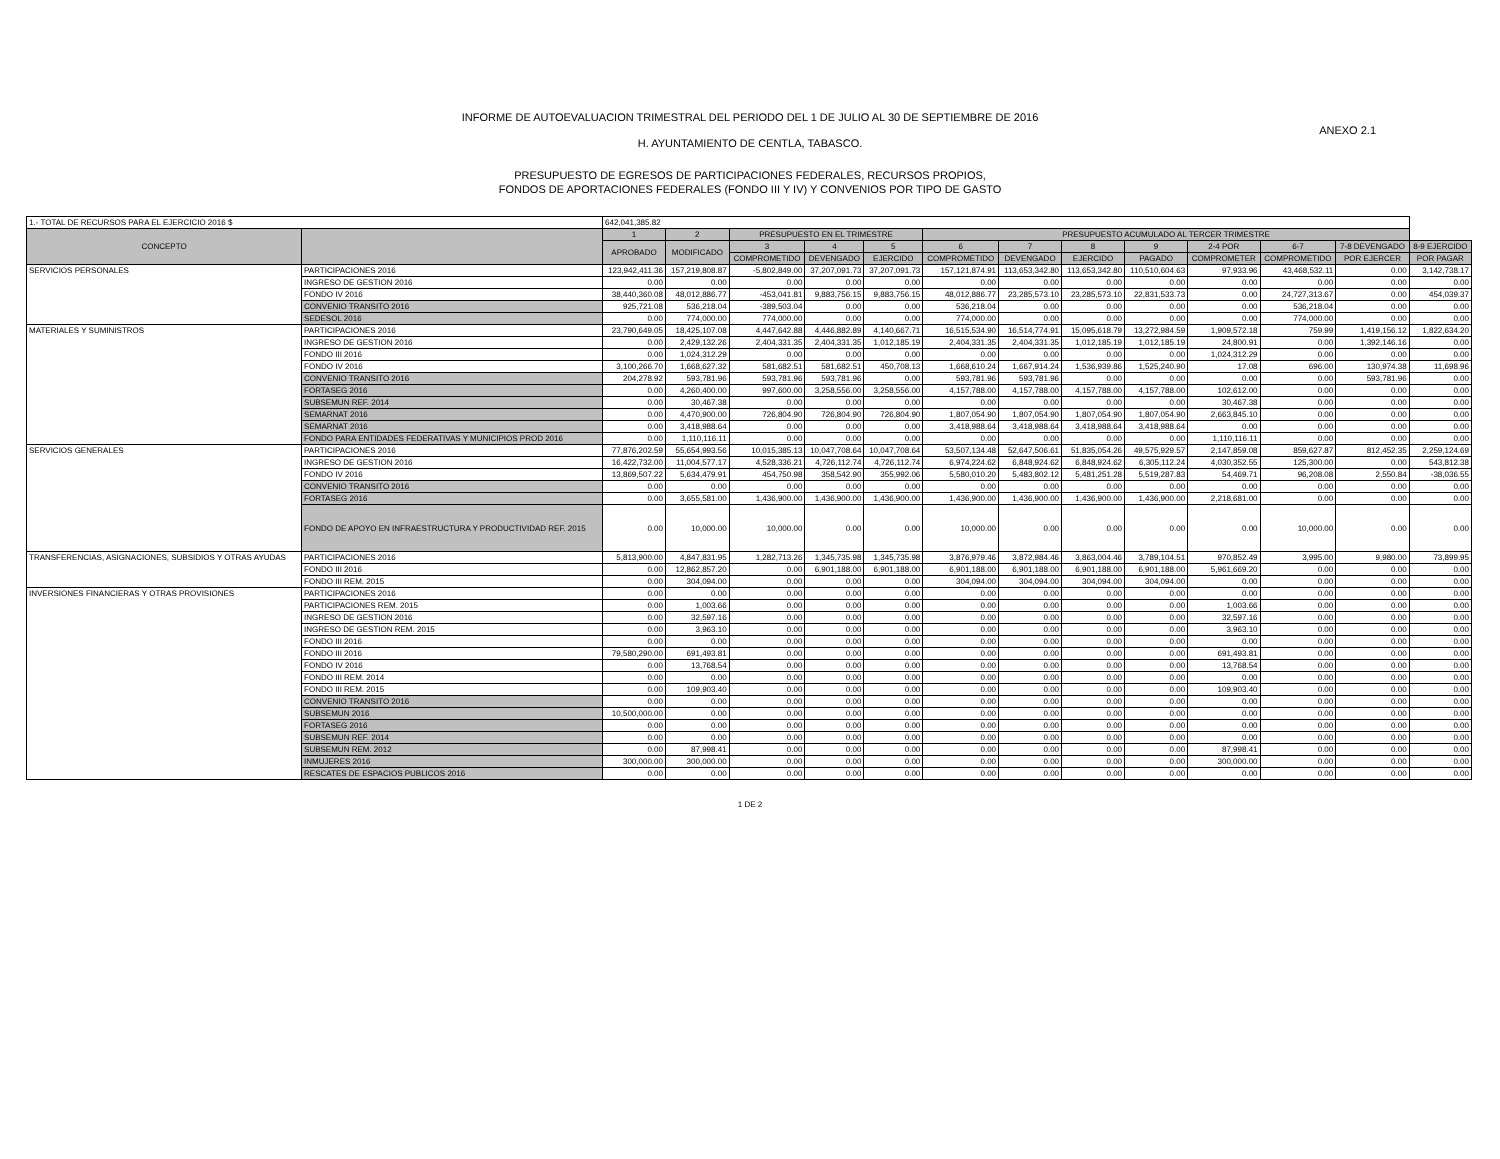INFORME DE AUTOEVALUACION TRIMESTRAL DEL PERIODO DEL 1 DE JULIO AL 30 DE SEPTIEMBRE DE 2016
ANEXO 2.1
H. AYUNTAMIENTO DE CENTLA, TABASCO.
PRESUPUESTO DE EGRESOS DE PARTICIPACIONES FEDERALES, RECURSOS PROPIOS,
FONDOS DE APORTACIONES FEDERALES (FONDO III Y IV) Y CONVENIOS POR TIPO DE GASTO
| 1.- TOTAL DE RECURSOS PARA EL EJERCICIO 2016 $ | | 642,041,385.82 | | | | | | | | | | | | |
| CONCEPTO | | 1 | 2 | PRESUPUESTO EN EL TRIMESTRE | | | PRESUPUESTO ACUMULADO AL TERCER TRIMESTRE | | | | | | | |
| | | APROBADO | MODIFICADO | 3 | 4 | 5 | 6 | 7 | 8 | 9 | 2-4 POR | 6-7 | 7-8 DEVENGADO | 8-9 EJERCIDO |
| | | | | COMPROMETIDO | DEVENGADO | EJERCIDO | COMPROMETIDO | DEVENGADO | EJERCIDO | PAGADO | COMPROMETER | COMPROMETIDO | POR EJERCER | POR PAGAR |
| SERVICIOS PERSONALES | PARTICIPACIONES 2016 | 123,942,411.36 | 157,219,808.87 | -5,802,849.00 | 37,207,091.73 | 37,207,091.73 | 157,121,874.91 | 113,653,342.80 | 113,653,342.80 | 110,510,604.63 | 97,933.96 | 43,468,532.11 | 0.00 | 3,142,738.17 |
| | INGRESO DE GESTION 2016 | 0.00 | 0.00 | 0.00 | 0.00 | 0.00 | 0.00 | 0.00 | 0.00 | 0.00 | 0.00 | 0.00 | 0.00 | 0.00 |
| | FONDO IV 2016 | 38,440,360.08 | 48,012,886.77 | -453,041.81 | 9,883,756.15 | 9,883,756.15 | 48,012,886.77 | 23,285,573.10 | 23,285,573.10 | 22,831,533.73 | 0.00 | 24,727,313.67 | 0.00 | 454,039.37 |
| | CONVENIO TRANSITO 2016 | 925,721.08 | 536,218.04 | -389,503.04 | 0.00 | 0.00 | 536,218.04 | 0.00 | 0.00 | 0.00 | 0.00 | 536,218.04 | 0.00 | 0.00 |
| | SEDESOL 2016 | 0.00 | 774,000.00 | 774,000.00 | 0.00 | 0.00 | 774,000.00 | 0.00 | 0.00 | 0.00 | 0.00 | 774,000.00 | 0.00 | 0.00 |
| MATERIALES Y SUMINISTROS | PARTICIPACIONES 2016 | 23,790,649.05 | 18,425,107.08 | 4,447,642.88 | 4,446,882.89 | 4,140,667.71 | 16,515,534.90 | 16,514,774.91 | 15,095,618.79 | 13,272,984.59 | 1,909,572.18 | 759.99 | 1,419,156.12 | 1,822,634.20 |
| | INGRESO DE GESTION 2016 | 0.00 | 2,429,132.26 | 2,404,331.35 | 2,404,331.35 | 1,012,185.19 | 2,404,331.35 | 2,404,331.35 | 1,012,185.19 | 1,012,185.19 | 24,800.91 | 0.00 | 1,392,146.16 | 0.00 |
| | FONDO III 2016 | 0.00 | 1,024,312.29 | 0.00 | 0.00 | 0.00 | 0.00 | 0.00 | 0.00 | 0.00 | 1,024,312.29 | 0.00 | 0.00 | 0.00 |
| | FONDO IV 2016 | 3,100,266.70 | 1,668,627.32 | 581,682.51 | 581,682.51 | 450,708.13 | 1,668,610.24 | 1,667,914.24 | 1,536,939.86 | 1,525,240.90 | 17.08 | 696.00 | 130,974.38 | 11,698.96 |
| | CONVENIO TRANSITO 2016 | 204,278.92 | 593,781.96 | 593,781.96 | 593,781.96 | 0.00 | 593,781.96 | 593,781.96 | 0.00 | 0.00 | 0.00 | 0.00 | 593,781.96 | 0.00 |
| | FORTASEG 2016 | 0.00 | 4,260,400.00 | 997,600.00 | 3,258,556.00 | 3,258,556.00 | 4,157,788.00 | 4,157,788.00 | 4,157,788.00 | 4,157,788.00 | 102,612.00 | 0.00 | 0.00 | 0.00 |
| | SUBSEMUN REF. 2014 | 0.00 | 30,467.38 | 0.00 | 0.00 | 0.00 | 0.00 | 0.00 | 0.00 | 0.00 | 30,467.38 | 0.00 | 0.00 | 0.00 |
| | SEMARNAT 2016 | 0.00 | 4,470,900.00 | 726,804.90 | 726,804.90 | 726,804.90 | 1,807,054.90 | 1,807,054.90 | 1,807,054.90 | 1,807,054.90 | 2,663,845.10 | 0.00 | 0.00 | 0.00 |
| | SEMARNAT 2016 | 0.00 | 3,418,988.64 | 0.00 | 0.00 | 0.00 | 3,418,988.64 | 3,418,988.64 | 3,418,988.64 | 3,418,988.64 | 0.00 | 0.00 | 0.00 | 0.00 |
| | FONDO PARA ENTIDADES FEDERATIVAS Y MUNICIPIOS PROD 2016 | 0.00 | 1,110,116.11 | 0.00 | 0.00 | 0.00 | 0.00 | 0.00 | 0.00 | 0.00 | 1,110,116.11 | 0.00 | 0.00 | 0.00 |
| SERVICIOS GENERALES | PARTICIPACIONES 2016 | 77,876,202.59 | 55,654,993.56 | 10,015,385.13 | 10,047,708.64 | 10,047,708.64 | 53,507,134.48 | 52,647,506.61 | 51,835,054.26 | 49,575,929.57 | 2,147,859.08 | 859,627.87 | 812,452.35 | 2,259,124.69 |
| | INGRESO DE GESTION 2016 | 16,422,732.00 | 11,004,577.17 | 4,528,336.21 | 4,726,112.74 | 4,726,112.74 | 6,974,224.62 | 6,848,924.62 | 6,848,924.62 | 6,305,112.24 | 4,030,352.55 | 125,300.00 | 0.00 | 543,812.38 |
| | FONDO IV 2016 | 13,869,507.22 | 5,634,479.91 | 454,750.98 | 358,542.90 | 355,992.06 | 5,580,010.20 | 5,483,802.12 | 5,481,251.28 | 5,519,287.83 | 54,469.71 | 96,208.08 | 2,550.84 | -38,036.55 |
| | CONVENIO TRANSITO 2016 | 0.00 | 0.00 | 0.00 | 0.00 | 0.00 | 0.00 | 0.00 | 0.00 | 0.00 | 0.00 | 0.00 | 0.00 | 0.00 |
| | FORTASEG 2016 | 0.00 | 3,655,581.00 | 1,436,900.00 | 1,436,900.00 | 1,436,900.00 | 1,436,900.00 | 1,436,900.00 | 1,436,900.00 | 1,436,900.00 | 2,218,681.00 | 0.00 | 0.00 | 0.00 |
| | FONDO DE APOYO EN INFRAESTRUCTURA Y PRODUCTIVIDAD REF. 2015 | 0.00 | 10,000.00 | 10,000.00 | 0.00 | 0.00 | 10,000.00 | 0.00 | 0.00 | 0.00 | 0.00 | 10,000.00 | 0.00 | 0.00 |
| TRANSFERENCIAS, ASIGNACIONES, SUBSIDIOS Y OTRAS AYUDAS | PARTICIPACIONES 2016 | 5,813,900.00 | 4,847,831.95 | 1,282,713.26 | 1,345,735.98 | 1,345,735.98 | 3,876,979.46 | 3,872,984.46 | 3,863,004.46 | 3,789,104.51 | 970,852.49 | 3,995.00 | 9,980.00 | 73,899.95 |
| | FONDO III 2016 | 0.00 | 12,862,857.20 | 0.00 | 6,901,188.00 | 6,901,188.00 | 6,901,188.00 | 6,901,188.00 | 6,901,188.00 | 6,901,188.00 | 5,961,669.20 | 0.00 | 0.00 | 0.00 |
| | FONDO III REM. 2015 | 0.00 | 304,094.00 | 0.00 | 0.00 | 0.00 | 304,094.00 | 304,094.00 | 304,094.00 | 304,094.00 | 0.00 | 0.00 | 0.00 | 0.00 |
| INVERSIONES FINANCIERAS Y OTRAS PROVISIONES | PARTICIPACIONES 2016 | 0.00 | 0.00 | 0.00 | 0.00 | 0.00 | 0.00 | 0.00 | 0.00 | 0.00 | 0.00 | 0.00 | 0.00 | 0.00 |
| | PARTICIPACIONES REM. 2015 | 0.00 | 1,003.66 | 0.00 | 0.00 | 0.00 | 0.00 | 0.00 | 0.00 | 0.00 | 1,003.66 | 0.00 | 0.00 | 0.00 |
| | INGRESO DE GESTION 2016 | 0.00 | 32,597.16 | 0.00 | 0.00 | 0.00 | 0.00 | 0.00 | 0.00 | 0.00 | 32,597.16 | 0.00 | 0.00 | 0.00 |
| | INGRESO DE GESTION REM. 2015 | 0.00 | 3,963.10 | 0.00 | 0.00 | 0.00 | 0.00 | 0.00 | 0.00 | 0.00 | 3,963.10 | 0.00 | 0.00 | 0.00 |
| | FONDO III 2016 | 0.00 | 0.00 | 0.00 | 0.00 | 0.00 | 0.00 | 0.00 | 0.00 | 0.00 | 0.00 | 0.00 | 0.00 | 0.00 |
| | FONDO III 2016 | 79,580,290.00 | 691,493.81 | 0.00 | 0.00 | 0.00 | 0.00 | 0.00 | 0.00 | 0.00 | 691,493.81 | 0.00 | 0.00 | 0.00 |
| | FONDO IV 2016 | 0.00 | 13,768.54 | 0.00 | 0.00 | 0.00 | 0.00 | 0.00 | 0.00 | 0.00 | 13,768.54 | 0.00 | 0.00 | 0.00 |
| | FONDO III REM. 2014 | 0.00 | 0.00 | 0.00 | 0.00 | 0.00 | 0.00 | 0.00 | 0.00 | 0.00 | 0.00 | 0.00 | 0.00 | 0.00 |
| | FONDO III REM. 2015 | 0.00 | 109,903.40 | 0.00 | 0.00 | 0.00 | 0.00 | 0.00 | 0.00 | 0.00 | 109,903.40 | 0.00 | 0.00 | 0.00 |
| | CONVENIO TRANSITO 2016 | 0.00 | 0.00 | 0.00 | 0.00 | 0.00 | 0.00 | 0.00 | 0.00 | 0.00 | 0.00 | 0.00 | 0.00 | 0.00 |
| | SUBSEMUN 2016 | 10,500,000.00 | 0.00 | 0.00 | 0.00 | 0.00 | 0.00 | 0.00 | 0.00 | 0.00 | 0.00 | 0.00 | 0.00 | 0.00 |
| | FORTASEG 2016 | 0.00 | 0.00 | 0.00 | 0.00 | 0.00 | 0.00 | 0.00 | 0.00 | 0.00 | 0.00 | 0.00 | 0.00 | 0.00 |
| | SUBSEMUN REF. 2014 | 0.00 | 0.00 | 0.00 | 0.00 | 0.00 | 0.00 | 0.00 | 0.00 | 0.00 | 0.00 | 0.00 | 0.00 | 0.00 |
| | SUBSEMUN REM. 2012 | 0.00 | 87,998.41 | 0.00 | 0.00 | 0.00 | 0.00 | 0.00 | 0.00 | 0.00 | 87,998.41 | 0.00 | 0.00 | 0.00 |
| | INMUJERES 2016 | 300,000.00 | 300,000.00 | 0.00 | 0.00 | 0.00 | 0.00 | 0.00 | 0.00 | 0.00 | 300,000.00 | 0.00 | 0.00 | 0.00 |
| | RESCATES DE ESPACIOS PUBLICOS 2016 | 0.00 | 0.00 | 0.00 | 0.00 | 0.00 | 0.00 | 0.00 | 0.00 | 0.00 | 0.00 | 0.00 | 0.00 | 0.00 |
1 DE 2